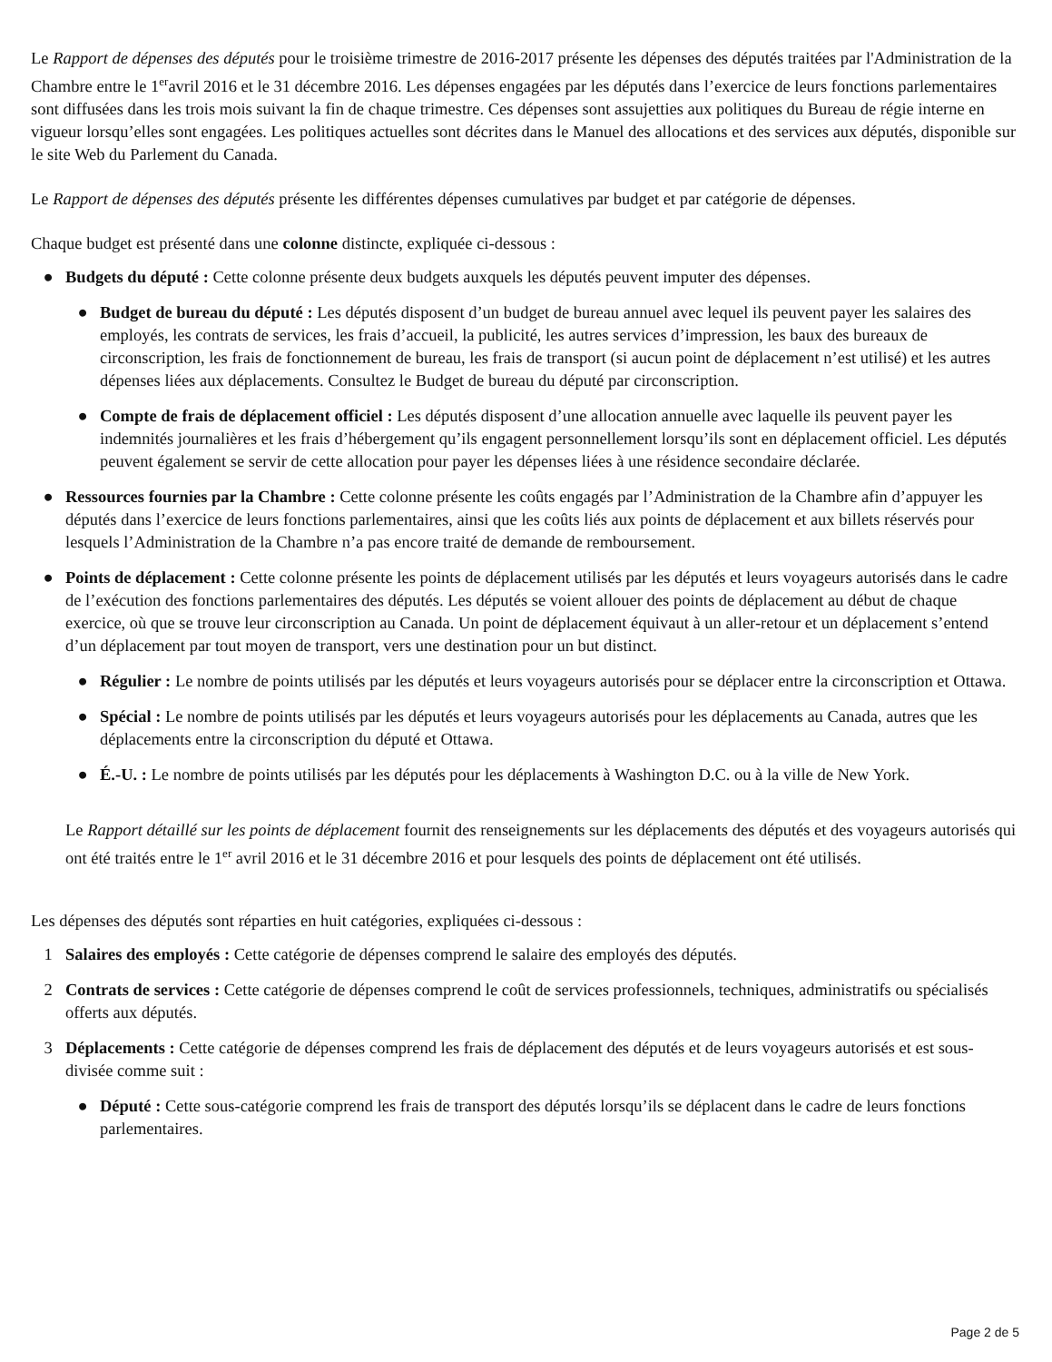Le Rapport de dépenses des députés pour le troisième trimestre de 2016-2017 présente les dépenses des députés traitées par l'Administration de la Chambre entre le 1<sup>er</sup>avril 2016 et le 31 décembre 2016. Les dépenses engagées par les députés dans l’exercice de leurs fonctions parlementaires sont diffusées dans les trois mois suivant la fin de chaque trimestre. Ces dépenses sont assujetties aux politiques du Bureau de régie interne en vigueur lorsqu’elles sont engagées. Les politiques actuelles sont décrites dans le Manuel des allocations et des services aux députés, disponible sur le site Web du Parlement du Canada.
Le Rapport de dépenses des députés présente les différentes dépenses cumulatives par budget et par catégorie de dépenses.
Chaque budget est présenté dans une colonne distincte, expliquée ci-dessous :
● Budgets du député : Cette colonne présente deux budgets auxquels les députés peuvent imputer des dépenses.
● Budget de bureau du député : Les députés disposent d’un budget de bureau annuel avec lequel ils peuvent payer les salaires des employés, les contrats de services, les frais d’accueil, la publicité, les autres services d’impression, les baux des bureaux de circonscription, les frais de fonctionnement de bureau, les frais de transport (si aucun point de déplacement n’est utilisé) et les autres dépenses liées aux déplacements. Consultez le Budget de bureau du député par circonscription.
● Compte de frais de déplacement officiel : Les députés disposent d’une allocation annuelle avec laquelle ils peuvent payer les indemnités journalières et les frais d’hébergement qu’ils engagent personnellement lorsqu’ils sont en déplacement officiel. Les députés peuvent également se servir de cette allocation pour payer les dépenses liées à une résidence secondaire déclarée.
● Ressources fournies par la Chambre : Cette colonne présente les coûts engagés par l’Administration de la Chambre afin d’appuyer les députés dans l’exercice de leurs fonctions parlementaires, ainsi que les coûts liés aux points de déplacement et aux billets réservés pour lesquels l’Administration de la Chambre n’a pas encore traité de demande de remboursement.
● Points de déplacement : Cette colonne présente les points de déplacement utilisés par les députés et leurs voyageurs autorisés dans le cadre de l’exécution des fonctions parlementaires des députés. Les députés se voient allouer des points de déplacement au début de chaque exercice, où que se trouve leur circonscription au Canada. Un point de déplacement équivaut à un aller-retour et un déplacement s’entend d’un déplacement par tout moyen de transport, vers une destination pour un but distinct.
● Régulier : Le nombre de points utilisés par les députés et leurs voyageurs autorisés pour se déplacer entre la circonscription et Ottawa.
● Spécial : Le nombre de points utilisés par les députés et leurs voyageurs autorisés pour les déplacements au Canada, autres que les déplacements entre la circonscription du député et Ottawa.
● É.-U. : Le nombre de points utilisés par les députés pour les déplacements à Washington D.C. ou à la ville de New York.
Le Rapport détaillé sur les points de déplacement fournit des renseignements sur les déplacements des députés et des voyageurs autorisés qui ont été traités entre le 1<sup>er</sup> avril 2016 et le 31 décembre 2016 et pour lesquels des points de déplacement ont été utilisés.
Les dépenses des députés sont réparties en huit catégories, expliquées ci-dessous :
1 Salaires des employés : Cette catégorie de dépenses comprend le salaire des employés des députés.
2 Contrats de services : Cette catégorie de dépenses comprend le coût de services professionnels, techniques, administratifs ou spécialisés offerts aux députés.
3 Déplacements : Cette catégorie de dépenses comprend les frais de déplacement des députés et de leurs voyageurs autorisés et est sous-divisée comme suit :
● Député : Cette sous-catégorie comprend les frais de transport des députés lorsqu’ils se déplacent dans le cadre de leurs fonctions parlementaires.
Page 2 de 5